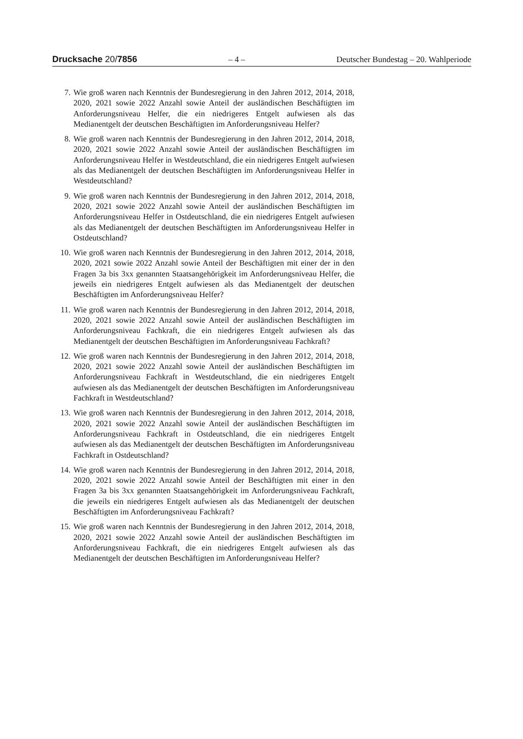Drucksache 20/7856 – 4 – Deutscher Bundestag – 20. Wahlperiode
7. Wie groß waren nach Kenntnis der Bundesregierung in den Jahren 2012, 2014, 2018, 2020, 2021 sowie 2022 Anzahl sowie Anteil der ausländischen Beschäftigten im Anforderungsniveau Helfer, die ein niedrigeres Entgelt aufwiesen als das Medianentgelt der deutschen Beschäftigten im Anforderungsniveau Helfer?
8. Wie groß waren nach Kenntnis der Bundesregierung in den Jahren 2012, 2014, 2018, 2020, 2021 sowie 2022 Anzahl sowie Anteil der ausländischen Beschäftigten im Anforderungsniveau Helfer in Westdeutschland, die ein niedrigeres Entgelt aufwiesen als das Medianentgelt der deutschen Beschäftigten im Anforderungsniveau Helfer in Westdeutschland?
9. Wie groß waren nach Kenntnis der Bundesregierung in den Jahren 2012, 2014, 2018, 2020, 2021 sowie 2022 Anzahl sowie Anteil der ausländischen Beschäftigten im Anforderungsniveau Helfer in Ostdeutschland, die ein niedrigeres Entgelt aufwiesen als das Medianentgelt der deutschen Beschäftigten im Anforderungsniveau Helfer in Ostdeutschland?
10. Wie groß waren nach Kenntnis der Bundesregierung in den Jahren 2012, 2014, 2018, 2020, 2021 sowie 2022 Anzahl sowie Anteil der Beschäftigten mit einer der in den Fragen 3a bis 3xx genannten Staatsangehörigkeit im Anforderungsniveau Helfer, die jeweils ein niedrigeres Entgelt aufwiesen als das Medianentgelt der deutschen Beschäftigten im Anforderungsniveau Helfer?
11. Wie groß waren nach Kenntnis der Bundesregierung in den Jahren 2012, 2014, 2018, 2020, 2021 sowie 2022 Anzahl sowie Anteil der ausländischen Beschäftigten im Anforderungsniveau Fachkraft, die ein niedrigeres Entgelt aufwiesen als das Medianentgelt der deutschen Beschäftigten im Anforderungsniveau Fachkraft?
12. Wie groß waren nach Kenntnis der Bundesregierung in den Jahren 2012, 2014, 2018, 2020, 2021 sowie 2022 Anzahl sowie Anteil der ausländischen Beschäftigten im Anforderungsniveau Fachkraft in Westdeutschland, die ein niedrigeres Entgelt aufwiesen als das Medianentgelt der deutschen Beschäftigten im Anforderungsniveau Fachkraft in Westdeutschland?
13. Wie groß waren nach Kenntnis der Bundesregierung in den Jahren 2012, 2014, 2018, 2020, 2021 sowie 2022 Anzahl sowie Anteil der ausländischen Beschäftigten im Anforderungsniveau Fachkraft in Ostdeutschland, die ein niedrigeres Entgelt aufwiesen als das Medianentgelt der deutschen Beschäftigten im Anforderungsniveau Fachkraft in Ostdeutschland?
14. Wie groß waren nach Kenntnis der Bundesregierung in den Jahren 2012, 2014, 2018, 2020, 2021 sowie 2022 Anzahl sowie Anteil der Beschäftigten mit einer in den Fragen 3a bis 3xx genannten Staatsangehörigkeit im Anforderungsniveau Fachkraft, die jeweils ein niedrigeres Entgelt aufwiesen als das Medianentgelt der deutschen Beschäftigten im Anforderungsniveau Fachkraft?
15. Wie groß waren nach Kenntnis der Bundesregierung in den Jahren 2012, 2014, 2018, 2020, 2021 sowie 2022 Anzahl sowie Anteil der ausländischen Beschäftigten im Anforderungsniveau Fachkraft, die ein niedrigeres Entgelt aufwiesen als das Medianentgelt der deutschen Beschäftigten im Anforderungsniveau Helfer?